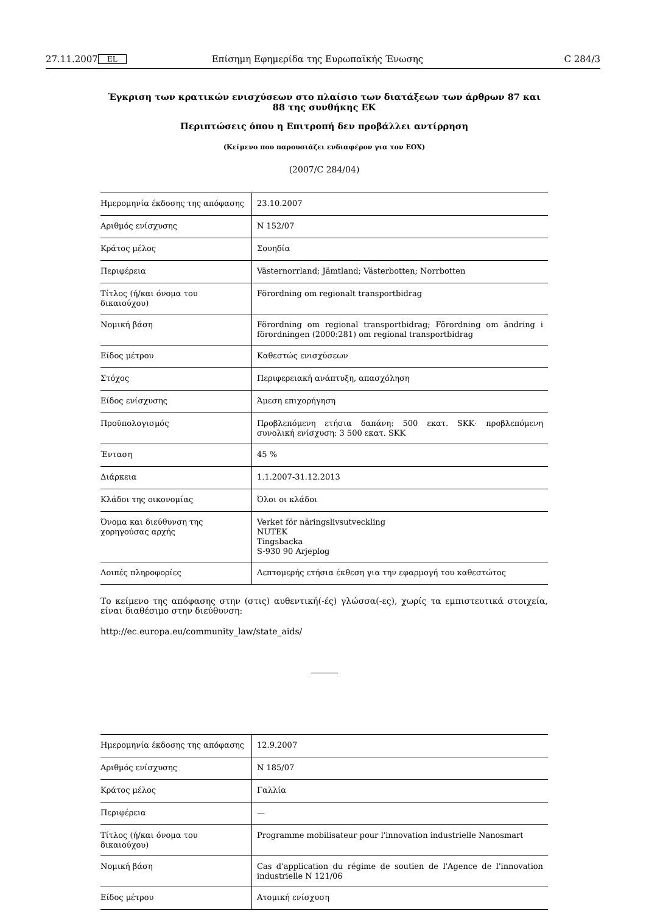27.11.2007 EL Επίσημη Εφημερίδα της Ευρωπαϊκής Ένωσης C 284/3
Έγκριση των κρατικών ενισχύσεων στο πλαίσιο των διατάξεων των άρθρων 87 και 88 της συνθήκης ΕΚ
Περιπτώσεις όπου η Επιτροπή δεν προβάλλει αντίρρηση
(Κείμενο που παρουσιάζει ενδιαφέρον για τον ΕΟΧ)
(2007/C 284/04)
| Ημερομηνία έκδοσης της απόφασης | 23.10.2007 |
| Αριθμός ενίσχυσης | N 152/07 |
| Κράτος μέλος | Σουηδία |
| Περιφέρεια | Västernorrland; Jämtland; Västerbotten; Norrbotten |
| Τίτλος (ή/και όνομα του δικαιούχου) | Förordning om regionalt transportbidrag |
| Νομική βάση | Förordning om regional transportbidrag; Förordning om ändring i förordningen (2000:281) om regional transportbidrag |
| Είδος μέτρου | Καθεστώς ενισχύσεων |
| Στόχος | Περιφερειακή ανάπτυξη, απασχόληση |
| Είδος ενίσχυσης | Άμεση επιχορήγηση |
| Προϋπολογισμός | Προβλεπόμενη ετήσια δαπάνη: 500 εκατ. SKK· προβλεπόμενη συνολική ενίσχυση: 3 500 εκατ. SKK |
| Ένταση | 45 % |
| Διάρκεια | 1.1.2007-31.12.2013 |
| Κλάδοι της οικονομίας | Όλοι οι κλάδοι |
| Όνομα και διεύθυνση της χορηγούσας αρχής | Verket för näringslivsutveckling NUTEK Tingsbacka S-930 90 Arjeplog |
| Λοιπές πληροφορίες | Λεπτομερής ετήσια έκθεση για την εφαρμογή του καθεστώτος |
Το κείμενο της απόφασης στην (στις) αυθεντική(-ές) γλώσσα(-ες), χωρίς τα εμπιστευτικά στοιχεία, είναι διαθέσιμο στην διεύθυνση:
http://ec.europa.eu/community_law/state_aids/
| Ημερομηνία έκδοσης της απόφασης | 12.9.2007 |
| Αριθμός ενίσχυσης | N 185/07 |
| Κράτος μέλος | Γαλλία |
| Περιφέρεια | — |
| Τίτλος (ή/και όνομα του δικαιούχου) | Programme mobilisateur pour l'innovation industrielle Nanosmart |
| Νομική βάση | Cas d'application du régime de soutien de l'Agence de l'innovation industrielle N 121/06 |
| Είδος μέτρου | Ατομική ενίσχυση |